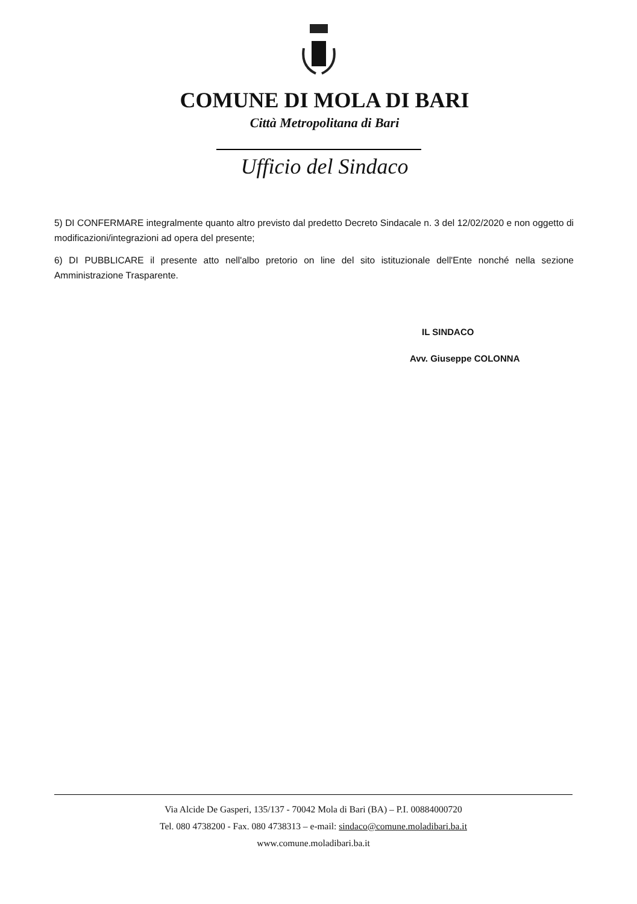COMUNE DI MOLA DI BARI
Città Metropolitana di Bari
Ufficio del Sindaco
5) DI CONFERMARE integralmente quanto altro previsto dal predetto Decreto Sindacale n. 3 del 12/02/2020 e non oggetto di modificazioni/integrazioni ad opera del presente;
6) DI PUBBLICARE il presente atto nell'albo pretorio on line del sito istituzionale dell'Ente nonché nella sezione Amministrazione Trasparente.
IL SINDACO
Avv. Giuseppe COLONNA
Via Alcide De Gasperi, 135/137 - 70042 Mola di Bari (BA) – P.I. 00884000720
Tel. 080 4738200 - Fax. 080 4738313 – e-mail: sindaco@comune.moladibari.ba.it
www.comune.moladibari.ba.it